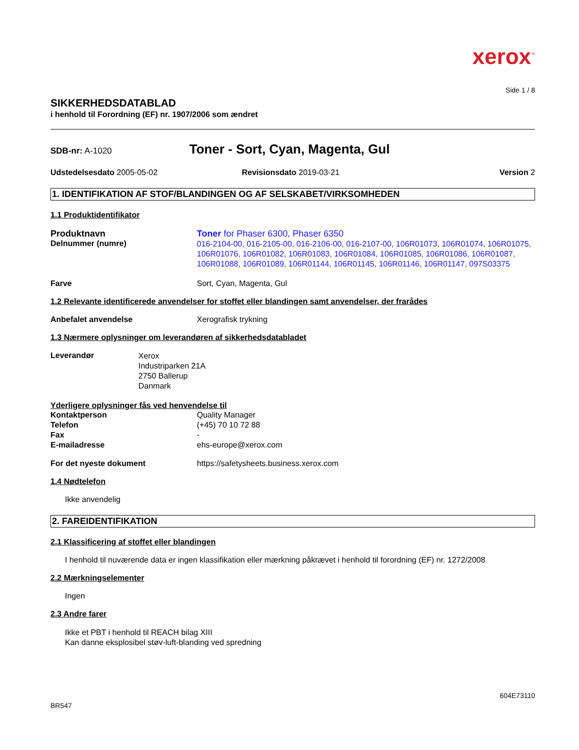xerox<sup>™</sup>
Side 1 / 8
SIKKERHEDSDATABLAD
i henhold til Forordning (EF) nr. 1907/2006 som ændret
SDB-nr: A-1020
Toner - Sort, Cyan, Magenta, Gul
Udstedelsesdato 2005-05-02 Revisionsdato 2019-03-21 Version 2
1. IDENTIFIKATION AF STOF/BLANDINGEN OG AF SELSKABET/VIRKSOMHEDEN
1.1 Produktidentifikator
Produktnavn Toner for Phaser 6300, Phaser 6350
Delnummer (numre)
016-2104-00, 016-2105-00, 016-2106-00, 016-2107-00, 106R01073, 106R01074, 106R01075, 106R01076, 106R01082, 106R01083, 106R01084, 106R01085, 106R01086, 106R01087, 106R01088, 106R01089, 106R01144, 106R01145, 106R01146, 106R01147, 097S03375
Farve Sort, Cyan, Magenta, Gul
1.2 Relevante identificerede anvendelser for stoffet eller blandingen samt anvendelser, der frarådes
Anbefalet anvendelse Xerografisk trykning
1.3 Nærmere oplysninger om leverandøren af sikkerhedsdatabladet
Leverandør
Xerox
Industriparken 21A
2750 Ballerup
Danmark
Yderligere oplysninger fås ved henvendelse til
Kontaktperson Quality Manager
Telefon (+45) 70 10 72 88
Fax -
E-mailadresse ehs-europe@xerox.com
For det nyeste dokument https://safetysheets.business.xerox.com
1.4 Nødtelefon
Ikke anvendelig
2. FAREIDENTIFIKATION
2.1 Klassificering af stoffet eller blandingen
I henhold til nuværende data er ingen klassifikation eller mærkning påkrævet i henhold til forordning (EF) nr. 1272/2008
2.2 Mærkningselementer
Ingen
2.3 Andre farer
Ikke et PBT i henhold til REACH bilag XIII
Kan danne eksplosibel støv-luft-blanding ved spredning
604E73110
BR547